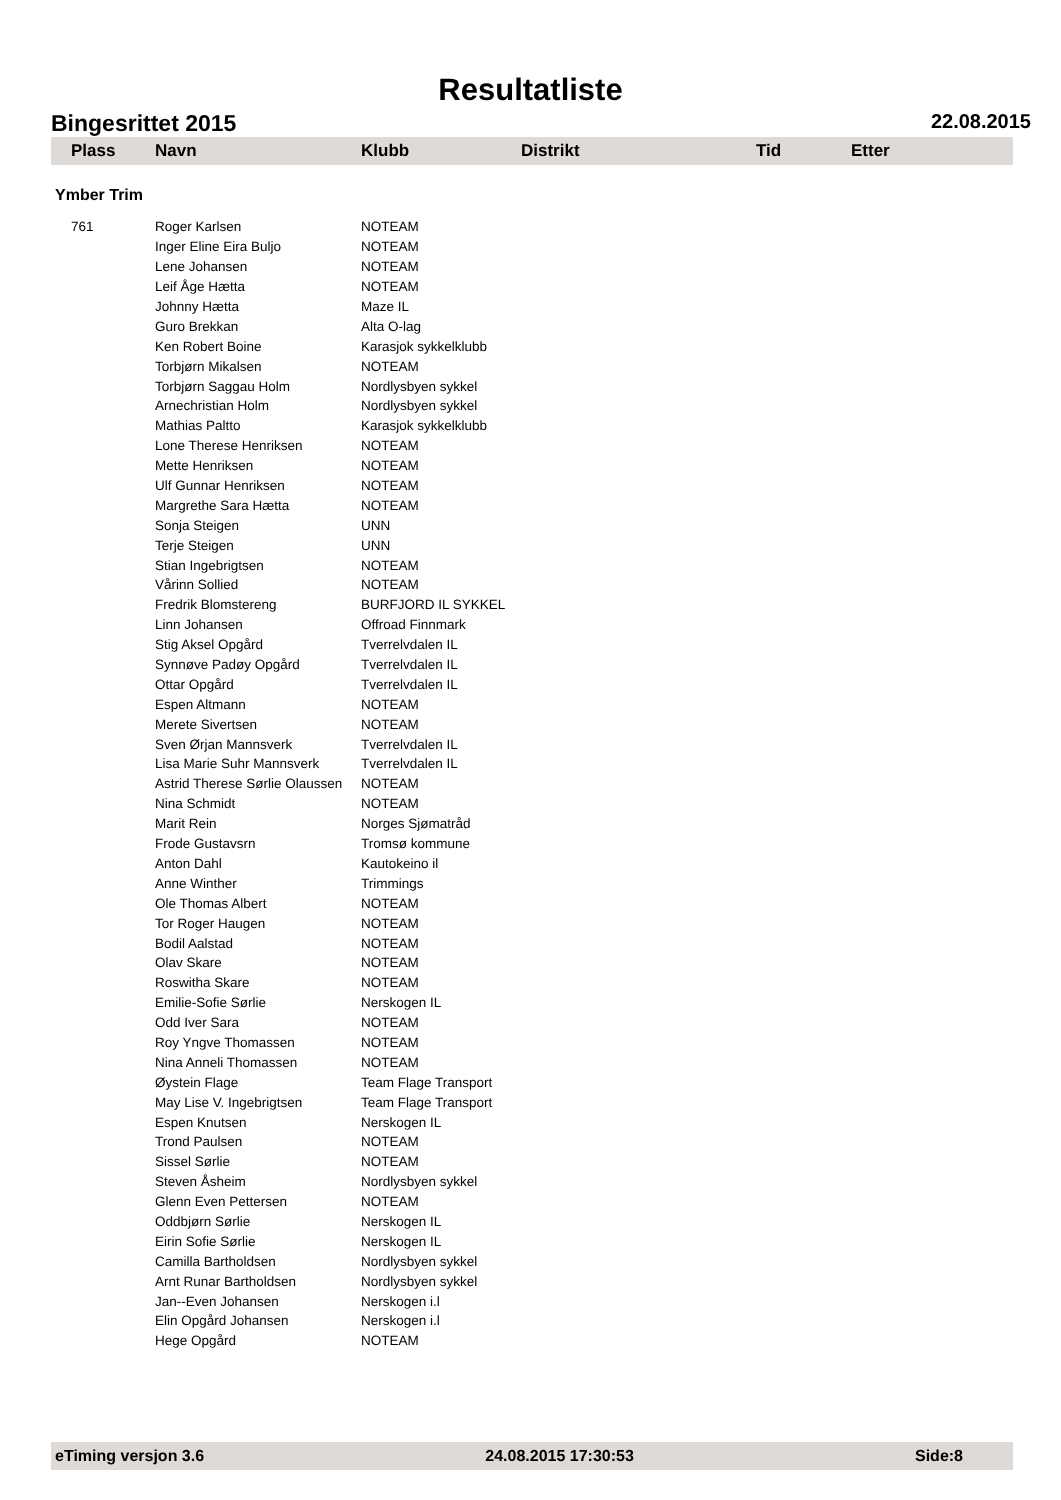Resultatliste
Bingesrittet 2015 22.08.2015
| Plass | Navn | Klubb | Distrikt | Tid | Etter |
| --- | --- | --- | --- | --- | --- |
| Ymber Trim | | | | | |
| 761 | Roger Karlsen | NOTEAM | | | |
| | Inger Eline Eira Buljo | NOTEAM | | | |
| | Lene Johansen | NOTEAM | | | |
| | Leif Åge Hætta | NOTEAM | | | |
| | Johnny Hætta | Maze IL | | | |
| | Guro Brekkan | Alta O-lag | | | |
| | Ken Robert Boine | Karasjok sykkelklubb | | | |
| | Torbjørn Mikalsen | NOTEAM | | | |
| | Torbjørn Saggau Holm | Nordlysbyen sykkel | | | |
| | Arnechristian Holm | Nordlysbyen sykkel | | | |
| | Mathias Paltto | Karasjok sykkelklubb | | | |
| | Lone Therese Henriksen | NOTEAM | | | |
| | Mette Henriksen | NOTEAM | | | |
| | Ulf Gunnar Henriksen | NOTEAM | | | |
| | Margrethe Sara Hætta | NOTEAM | | | |
| | Sonja Steigen | UNN | | | |
| | Terje Steigen | UNN | | | |
| | Stian Ingebrigtsen | NOTEAM | | | |
| | Vårinn Sollied | NOTEAM | | | |
| | Fredrik Blomstereng | BURFJORD IL SYKKEL | | | |
| | Linn Johansen | Offroad Finnmark | | | |
| | Stig Aksel Opgård | Tverrelvdalen IL | | | |
| | Synnøve Padøy Opgård | Tverrelvdalen IL | | | |
| | Ottar Opgård | Tverrelvdalen IL | | | |
| | Espen Altmann | NOTEAM | | | |
| | Merete Sivertsen | NOTEAM | | | |
| | Sven Ørjan Mannsverk | Tverrelvdalen IL | | | |
| | Lisa Marie Suhr Mannsverk | Tverrelvdalen IL | | | |
| | Astrid Therese Sørlie Olaussen | NOTEAM | | | |
| | Nina Schmidt | NOTEAM | | | |
| | Marit Rein | Norges Sjømatråd | | | |
| | Frode Gustavsrn | Tromsø kommune | | | |
| | Anton Dahl | Kautokeino il | | | |
| | Anne Winther | Trimmings | | | |
| | Ole Thomas Albert | NOTEAM | | | |
| | Tor Roger Haugen | NOTEAM | | | |
| | Bodil Aalstad | NOTEAM | | | |
| | Olav Skare | NOTEAM | | | |
| | Roswitha Skare | NOTEAM | | | |
| | Emilie-Sofie Sørlie | Nerskogen IL | | | |
| | Odd Iver Sara | NOTEAM | | | |
| | Roy Yngve Thomassen | NOTEAM | | | |
| | Nina Anneli Thomassen | NOTEAM | | | |
| | Øystein Flage | Team Flage Transport | | | |
| | May Lise V. Ingebrigtsen | Team Flage Transport | | | |
| | Espen Knutsen | Nerskogen IL | | | |
| | Trond Paulsen | NOTEAM | | | |
| | Sissel Sørlie | NOTEAM | | | |
| | Steven Åsheim | Nordlysbyen sykkel | | | |
| | Glenn Even Pettersen | NOTEAM | | | |
| | Oddbjørn Sørlie | Nerskogen IL | | | |
| | Eirin Sofie Sørlie | Nerskogen IL | | | |
| | Camilla Bartholdsen | Nordlysbyen sykkel | | | |
| | Arnt Runar Bartholdsen | Nordlysbyen sykkel | | | |
| | Jan--Even Johansen | Nerskogen i.l | | | |
| | Elin Opgård Johansen | Nerskogen i.l | | | |
| | Hege Opgård | NOTEAM | | | |
eTiming versjon 3.6 24.08.2015 17:30:53 Side:8